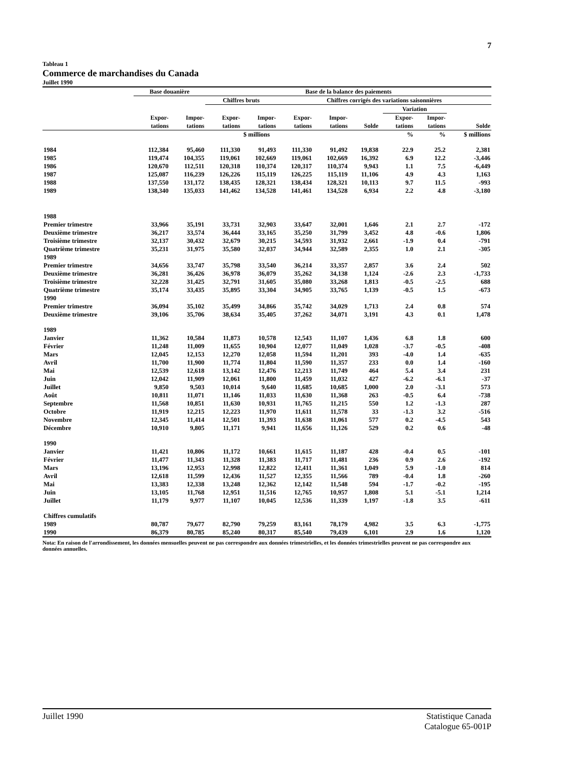7
Tableau 1
Commerce de marchandises du Canada
Juillet 1990
| | Base douanière | | Base de la balance des paiements | | | | | | | | |
| --- | --- | --- | --- | --- | --- | --- | --- | --- | --- | --- | --- |
| | | | Chiffres bruts | | Chiffres corrigés des variations saisonnières | | | | | | |
| | | | | | | | | | Variation | | |
| | Expor- tations | Impor- tations | Expor- tations | Impor- tations | Expor- tations | Impor- tations | Solde | | Expor- tations | Impor- tations | Solde |
| | $ millions | | | | | | | | % | % | $ millions |
| 1984 | 112,384 | 95,460 | 111,330 | 91,493 | 111,330 | 91,492 | 19,838 | | 22.9 | 25.2 | 2,381 |
| 1985 | 119,474 | 104,355 | 119,061 | 102,669 | 119,061 | 102,669 | 16,392 | | 6.9 | 12.2 | -3,446 |
| 1986 | 120,670 | 112,511 | 120,318 | 110,374 | 120,317 | 110,374 | 9,943 | | 1.1 | 7.5 | -6,449 |
| 1987 | 125,087 | 116,239 | 126,226 | 115,119 | 126,225 | 115,119 | 11,106 | | 4.9 | 4.3 | 1,163 |
| 1988 | 137,550 | 131,172 | 138,435 | 128,321 | 138,434 | 128,321 | 10,113 | | 9.7 | 11.5 | -993 |
| 1989 | 138,340 | 135,033 | 141,462 | 134,528 | 141,461 | 134,528 | 6,934 | | 2.2 | 4.8 | -3,180 |
| 1988 | | | | | | | | | | | |
| Premier trimestre | 33,966 | 35,191 | 33,731 | 32,903 | 33,647 | 32,001 | 1,646 | | 2.1 | 2.7 | -172 |
| Deuxième trimestre | 36,217 | 33,574 | 36,444 | 33,165 | 35,250 | 31,799 | 3,452 | | 4.8 | -0.6 | 1,806 |
| Troisième trimestre | 32,137 | 30,432 | 32,679 | 30,215 | 34,593 | 31,932 | 2,661 | | -1.9 | 0.4 | -791 |
| Quatrième trimestre | 35,231 | 31,975 | 35,580 | 32,037 | 34,944 | 32,589 | 2,355 | | 1.0 | 2.1 | -305 |
| 1989 | | | | | | | | | | | |
| Premier trimestre | 34,656 | 33,747 | 35,798 | 33,540 | 36,214 | 33,357 | 2,857 | | 3.6 | 2.4 | 502 |
| Deuxième trimestre | 36,281 | 36,426 | 36,978 | 36,079 | 35,262 | 34,138 | 1,124 | | -2.6 | 2.3 | -1,733 |
| Troisième trimestre | 32,228 | 31,425 | 32,791 | 31,605 | 35,080 | 33,268 | 1,813 | | -0.5 | -2.5 | 688 |
| Quatrième trimestre | 35,174 | 33,435 | 35,895 | 33,304 | 34,905 | 33,765 | 1,139 | | -0.5 | 1.5 | -673 |
| 1990 | | | | | | | | | | | |
| Premier trimestre | 36,094 | 35,102 | 35,499 | 34,866 | 35,742 | 34,029 | 1,713 | | 2.4 | 0.8 | 574 |
| Deuxième trimestre | 39,106 | 35,706 | 38,634 | 35,405 | 37,262 | 34,071 | 3,191 | | 4.3 | 0.1 | 1,478 |
| 1989 | | | | | | | | | | | |
| Janvier | 11,362 | 10,584 | 11,873 | 10,578 | 12,543 | 11,107 | 1,436 | | 6.8 | 1.8 | 600 |
| Février | 11,248 | 11,009 | 11,655 | 10,904 | 12,077 | 11,049 | 1,028 | | -3.7 | -0.5 | -408 |
| Mars | 12,045 | 12,153 | 12,270 | 12,058 | 11,594 | 11,201 | 393 | | -4.0 | 1.4 | -635 |
| Avril | 11,700 | 11,900 | 11,774 | 11,804 | 11,590 | 11,357 | 233 | | 0.0 | 1.4 | -160 |
| Mai | 12,539 | 12,618 | 13,142 | 12,476 | 12,213 | 11,749 | 464 | | 5.4 | 3.4 | 231 |
| Juin | 12,042 | 11,909 | 12,061 | 11,800 | 11,459 | 11,032 | 427 | | -6.2 | -6.1 | -37 |
| Juillet | 9,850 | 9,503 | 10,014 | 9,640 | 11,685 | 10,685 | 1,000 | | 2.0 | -3.1 | 573 |
| Août | 10,811 | 11,071 | 11,146 | 11,033 | 11,630 | 11,368 | 263 | | -0.5 | 6.4 | -738 |
| Septembre | 11,568 | 10,851 | 11,630 | 10,931 | 11,765 | 11,215 | 550 | | 1.2 | -1.3 | 287 |
| Octobre | 11,919 | 12,215 | 12,223 | 11,970 | 11,611 | 11,578 | 33 | | -1.3 | 3.2 | -516 |
| Novembre | 12,345 | 11,414 | 12,501 | 11,393 | 11,638 | 11,061 | 577 | | 0.2 | -4.5 | 543 |
| Décembre | 10,910 | 9,805 | 11,171 | 9,941 | 11,656 | 11,126 | 529 | | 0.2 | 0.6 | -48 |
| 1990 | | | | | | | | | | | |
| Janvier | 11,421 | 10,806 | 11,172 | 10,661 | 11,615 | 11,187 | 428 | | -0.4 | 0.5 | -101 |
| Février | 11,477 | 11,343 | 11,328 | 11,383 | 11,717 | 11,481 | 236 | | 0.9 | 2.6 | -192 |
| Mars | 13,196 | 12,953 | 12,998 | 12,822 | 12,411 | 11,361 | 1,049 | | 5.9 | -1.0 | 814 |
| Avril | 12,618 | 11,599 | 12,436 | 11,527 | 12,355 | 11,566 | 789 | | -0.4 | 1.8 | -260 |
| Mai | 13,383 | 12,338 | 13,248 | 12,362 | 12,142 | 11,548 | 594 | | -1.7 | -0.2 | -195 |
| Juin | 13,105 | 11,768 | 12,951 | 11,516 | 12,765 | 10,957 | 1,808 | | 5.1 | -5.1 | 1,214 |
| Juillet | 11,179 | 9,977 | 11,107 | 10,045 | 12,536 | 11,339 | 1,197 | | -1.8 | 3.5 | -611 |
| Chiffres cumulatifs | | | | | | | | | | | |
| 1989 | 80,787 | 79,677 | 82,790 | 79,259 | 83,161 | 78,179 | 4,982 | | 3.5 | 6.3 | -1,775 |
| 1990 | 86,379 | 80,785 | 85,240 | 80,317 | 85,540 | 79,439 | 6,101 | | 2.9 | 1.6 | 1,120 |
Nota: En raison de l'arrondissement, les données mensuelles peuvent ne pas correspondre aux données trimestrielles, et les données trimestrielles peuvent ne pas correspondre aux données annuelles.
Juillet 1990 Statistique Canada
Catalogue 65-001P